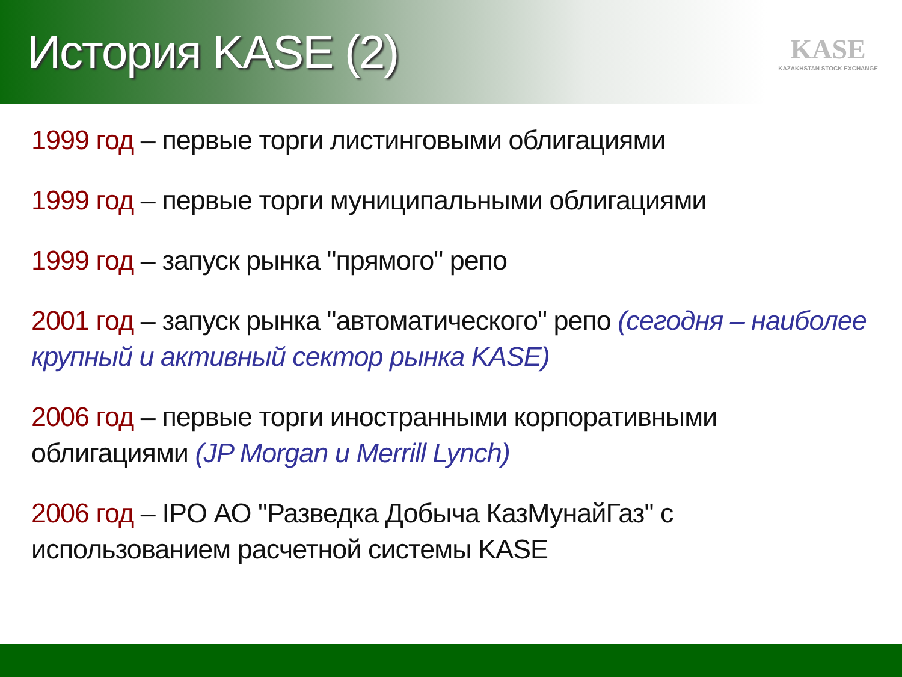История KASE (2)
KASE
KAZAKHSTAN STOCK EXCHANGE
1999 год – первые торги листинговыми облигациями
1999 год – первые торги муниципальными облигациями
1999 год – запуск рынка "прямого" репо
2001 год – запуск рынка "автоматического" репо (сегодня – наиболее крупный и активный сектор рынка KASE)
2006 год – первые торги иностранными корпоративными облигациями (JP Morgan и Merrill Lynch)
2006 год – IPO АО "Разведка Добыча КазМунайГаз" с использованием расчетной системы KASE